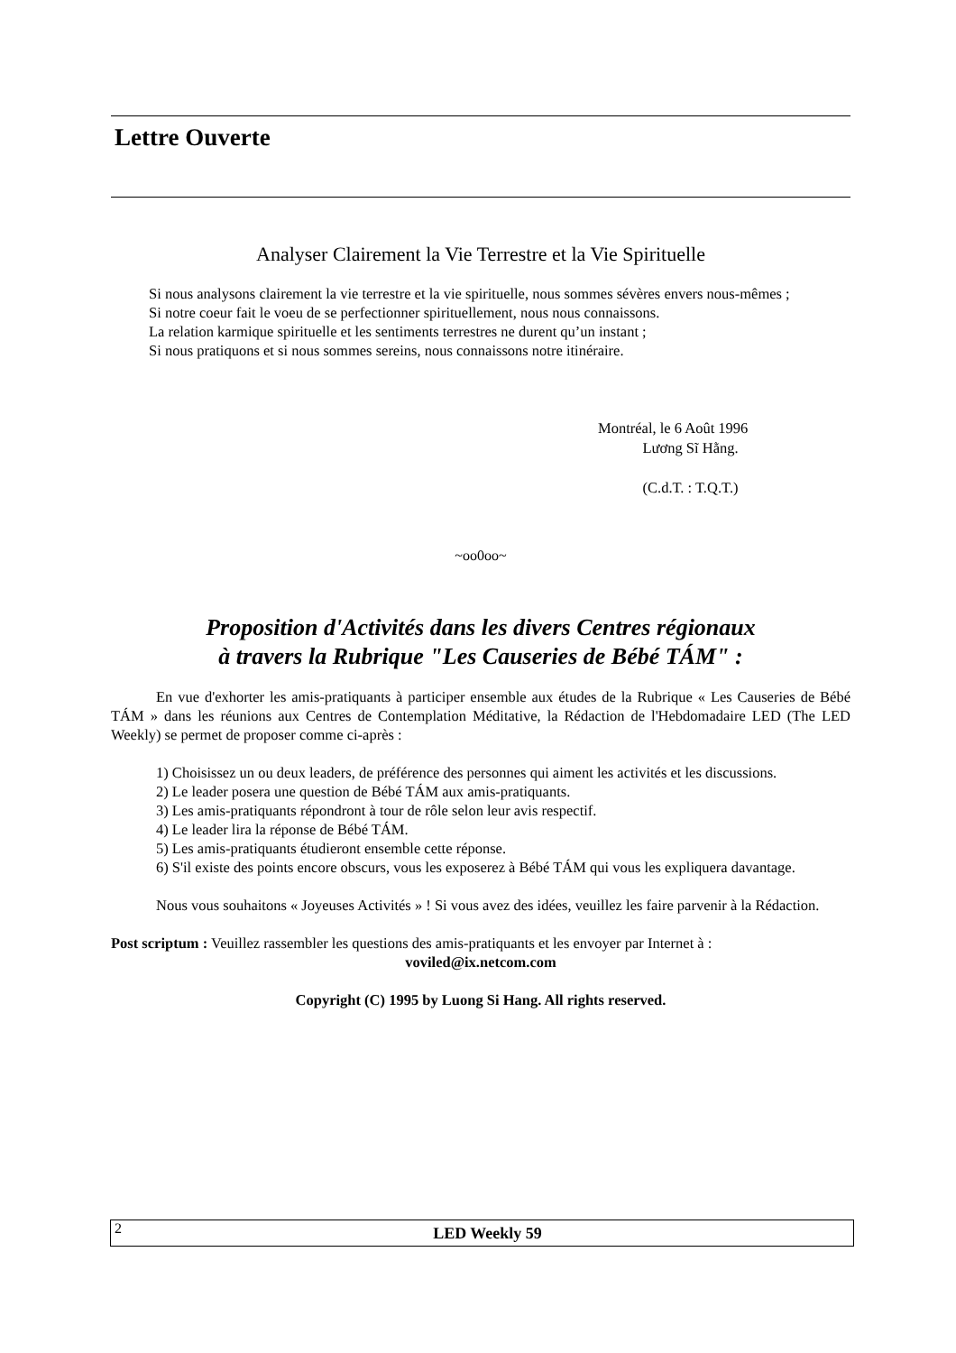Lettre Ouverte
Analyser Clairement la Vie Terrestre et la Vie Spirituelle
Si nous analysons clairement la vie terrestre et la vie spirituelle, nous sommes sévères envers nous-mêmes ;
Si notre coeur fait le voeu de se perfectionner spirituellement, nous nous connaissons.
La relation karmique spirituelle et les sentiments terrestres ne durent qu’un instant ;
Si nous pratiquons et si nous sommes sereins, nous connaissons notre itinéraire.
Montréal, le 6 Août 1996
Lương Sĩ Hằng.
(C.d.T. : T.Q.T.)
~oo0oo~
Proposition d'Activités dans les divers Centres régionaux
à travers la Rubrique "Les Causeries de Bébé TÁM" :
En vue d'exhorter les amis-pratiquants à participer ensemble aux études de la Rubrique « Les Causeries de Bébé TÁM » dans les réunions aux Centres de Contemplation Méditative, la Rédaction de l'Hebdomadaire LED (The LED Weekly) se permet de proposer comme ci-après :
1) Choisissez un ou deux leaders, de préférence des personnes qui aiment les activités et les discussions.
2) Le leader posera une question de Bébé TÁM aux amis-pratiquants.
3) Les amis-pratiquants répondront à tour de rôle selon leur avis respectif.
4) Le leader lira la réponse de Bébé TÁM.
5) Les amis-pratiquants étudieront ensemble cette réponse.
6) S'il existe des points encore obscurs, vous les exposerez à Bébé TÁM qui vous les expliquera davantage.
Nous vous souhaitons « Joyeuses Activités » ! Si vous avez des idées, veuillez les faire parvenir à la Rédaction.
Post scriptum : Veuillez rassembler les questions des amis-pratiquants et les envoyer par Internet à :
voviled@ix.netcom.com
Copyright (C) 1995 by Luong Si Hang. All rights reserved.
2
LED Weekly 59